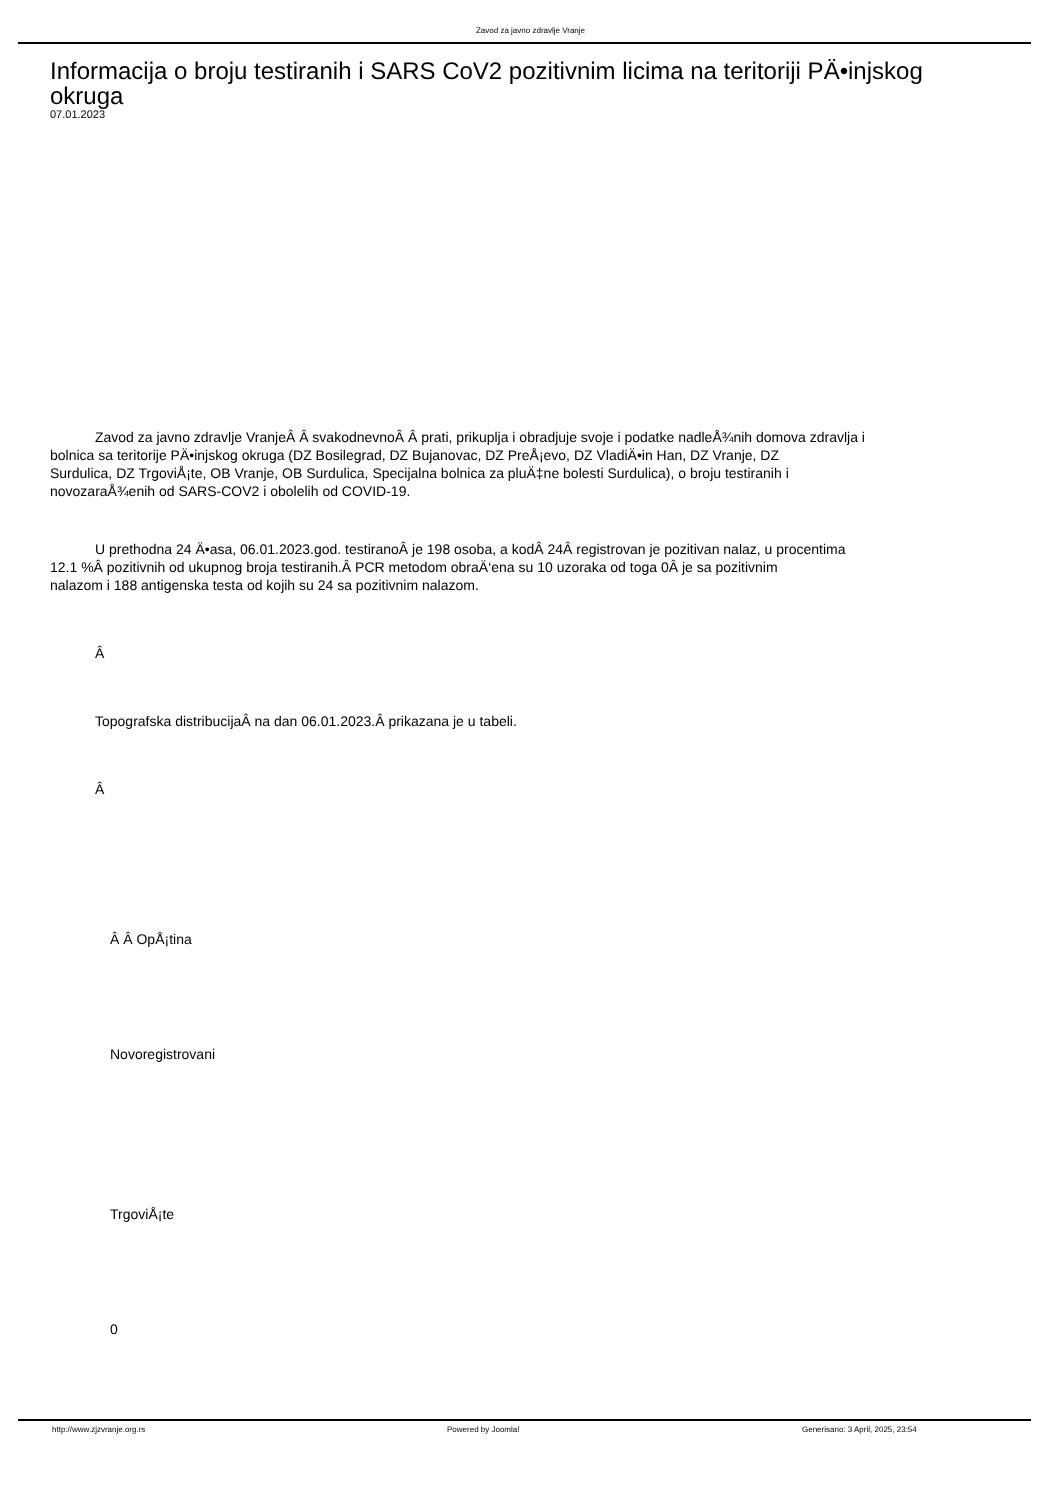Zavod za javno zdravlje Vranje
Informacija o broju testiranih i SARS CoV2 pozitivnim licima na teritoriji PÄ•injskog okruga
07.01.2023
Zavod za javno zdravlje VranjeÂ Â svakodnevnoÂ Â prati, prikuplja i obradjuje svoje i podatke nadleÅ¾nih domova zdravlja i
bolnica sa teritorije PÄ•injskog okruga (DZ Bosilegrad, DZ Bujanovac, DZ PreÅ¡evo, DZ VladiÄ•in Han, DZ Vranje, DZ
Surdulica, DZ TrgoviÅ¡te, OB Vranje, OB Surdulica, Specijalna bolnica za pluÄ‡ne bolesti Surdulica), o broju testiranih i
novozaraÅ¾enih od SARS-COV2 i obolelih od COVID-19.
U prethodna 24 Ä•asa, 06.01.2023.god. testiranoÂ je 198 osoba, a kodÂ 24Â registrovan je pozitivan nalaz, u procentima
12.1 %Â pozitivnih od ukupnog broja testiranih.Â PCR metodom obraÄ‘ena su 10 uzoraka od toga 0Â je sa pozitivnim
nalazom i 188 antigenska testa od kojih su 24 sa pozitivnim nalazom.
Â
Topografska distribucijaÂ na dan 06.01.2023.Â prikazana je u tabeli.
Â
Â Â OpÅ¡tina
Novoregistrovani
TrgoviÅ¡te
0
http://www.zjzvranje.org.rs Powered by Joomla! Generisano: 3 April, 2025, 23:54